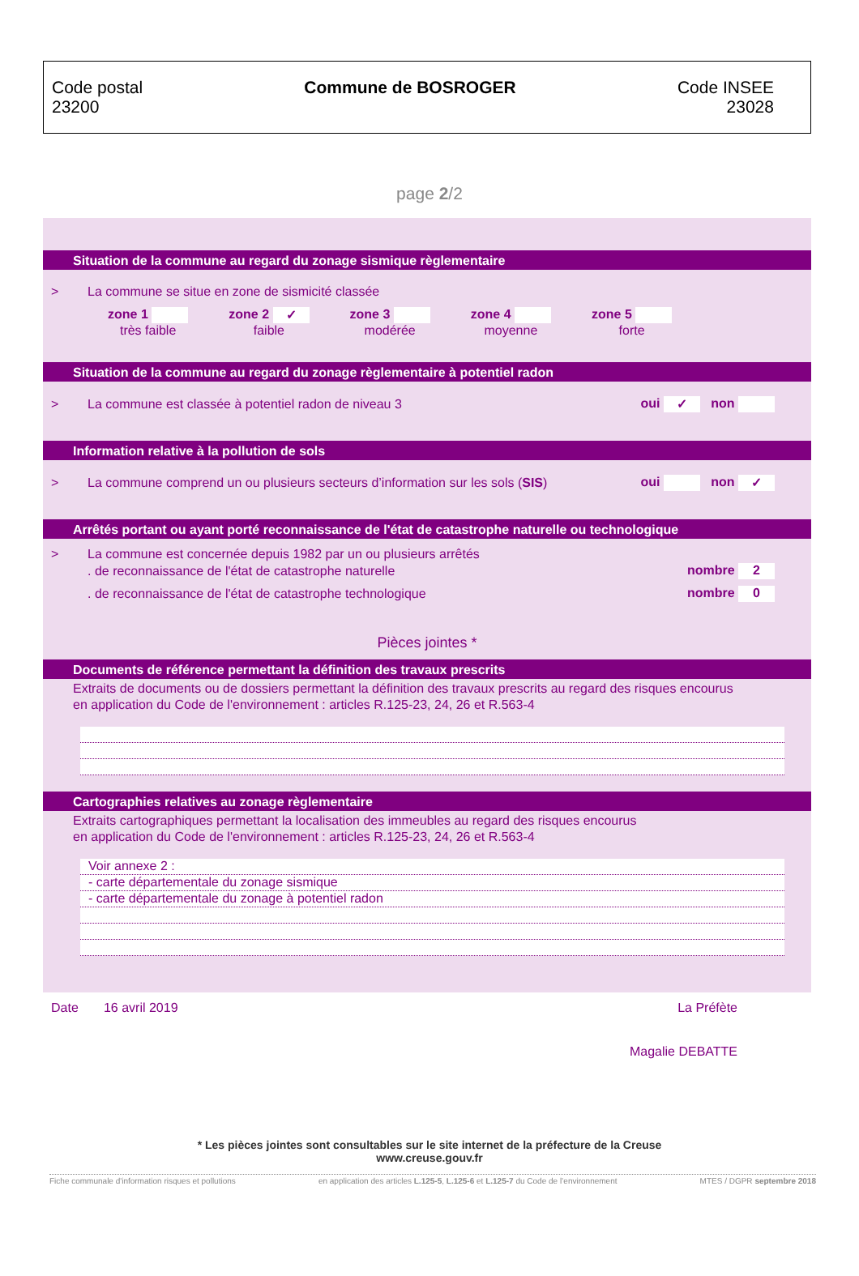Code postal
23200
Commune de BOSROGER Code INSEE
23028
page 2/2
Situation de la commune au regard du zonage sismique règlementaire
> La commune se situe en zone de sismicité classée
zone 1
très faible
zone 2 ✓
faible
zone 3
modérée
zone 4
moyenne
zone 5
forte
Situation de la commune au regard du zonage règlementaire à potentiel radon
> La commune est classée à potentiel radon de niveau 3 oui ✓ non
Information relative à la pollution de sols
> La commune comprend un ou plusieurs secteurs d’information sur les sols (SIS) oui non ✓
Arrêtés portant ou ayant porté reconnaissance de l'état de catastrophe naturelle ou technologique
> La commune est concernée depuis 1982 par un ou plusieurs arrêtés
. de reconnaissance de l'état de catastrophe naturelle nombre 2
. de reconnaissance de l'état de catastrophe technologique nombre 0
Pièces jointes *
Documents de référence permettant la définition des travaux prescrits
Extraits de documents ou de dossiers permettant la définition des travaux prescrits au regard des risques encourus
en application du Code de l'environnement : articles R.125-23, 24, 26 et R.563-4
Cartographies relatives au zonage règlementaire
Extraits cartographiques permettant la localisation des immeubles au regard des risques encourus
en application du Code de l'environnement : articles R.125-23, 24, 26 et R.563-4
Voir annexe 2 :
- carte départementale du zonage sismique
- carte départementale du zonage à potentiel radon
Date 16 avril 2019 La Préfète
Magalie DEBATTE
* Les pièces jointes sont consultables sur le site internet de la préfecture de la Creuse
www.creuse.gouv.fr
Fiche communale d'information risques et pollutions en application des articles L.125-5, L.125-6 et L.125-7 du Code de l’environnement MTES / DGPR septembre 2018